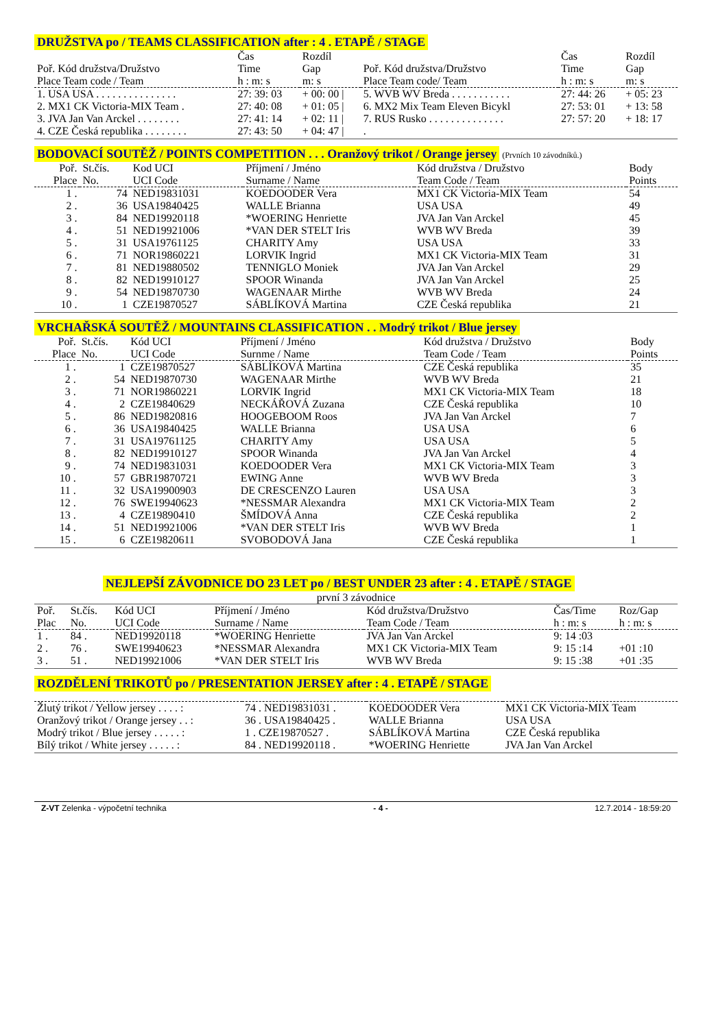DRUŽSTVA po / TEAMS CLASSIFICATION after : 4 . ETAPĚ / STAGE
| Poř. Kód družstva/Družstvo Place Team code / Team | Čas Time h : m: s | Rozdíl Gap m: s | Poř. Kód družstva/Družstvo Place Team code/ Team | Čas Time h : m: s | Rozdíl Gap m: s |
| --- | --- | --- | --- | --- | --- |
| 1. USA USA . . . . . . . . . . . . . . . | 27: 39: 03 | + 00: 00 / | 5. WVB WV Breda . . . . . . . . . . . | 27: 44: 26 | + 05: 23 |
| 2. MX1 CK Victoria-MIX Team . | 27: 40: 08 | + 01: 05 / | 6. MX2 Mix Team Eleven Bicykl | 27: 53: 01 | + 13: 58 |
| 3. JVA Jan Van Arckel . . . . . . . . | 27: 41: 14 | + 02: 11 / | 7. RUS Rusko . . . . . . . . . . . . . . | 27: 57: 20 | + 18: 17 |
| 4. CZE Česká republika . . . . . . . . | 27: 43: 50 | + 04: 47 / | . | | |
BODOVACÍ SOUTĚŽ / POINTS COMPETITION . . . Oranžový trikot / Orange jersey
(Prvních 10 závodníků.)
| Poř. Place | St.čís. No. | Kod UCI UCI Code | Příjmení / Jméno Surname / Name | Kód družstva / Družstvo Team Code / Team | Body Points |
| --- | --- | --- | --- | --- | --- |
| 1 . | 74 | NED19831031 | KOEDOODER Vera | MX1 CK Victoria-MIX Team | 54 |
| 2 . | 36 | USA19840425 | WALLE Brianna | USA USA | 49 |
| 3 . | 84 | NED19920118 | *WOERING Henriette | JVA Jan Van Arckel | 45 |
| 4 . | 51 | NED19921006 | *VAN DER STELT Iris | WVB WV Breda | 39 |
| 5 . | 31 | USA19761125 | CHARITY Amy | USA USA | 33 |
| 6 . | 71 | NOR19860221 | LORVIK Ingrid | MX1 CK Victoria-MIX Team | 31 |
| 7 . | 81 | NED19880502 | TENNIGLO Moniek | JVA Jan Van Arckel | 29 |
| 8 . | 82 | NED19910127 | SPOOR Winanda | JVA Jan Van Arckel | 25 |
| 9 . | 54 | NED19870730 | WAGENAAR Mirthe | WVB WV Breda | 24 |
| 10 . | 1 | CZE19870527 | SÁBLÍKOVÁ Martina | CZE Česká republika | 21 |
VRCHAŘSKÁ SOUTĚŽ / MOUNTAINS CLASSIFICATION . . Modrý trikot / Blue jersey
| Poř. Place | St.čís. No. | Kód UCI UCI Code | Příjmení / Jméno Surnme / Name | Kód družstva / Družstvo Team Code / Team | Body Points |
| --- | --- | --- | --- | --- | --- |
| 1 . | 1 | CZE19870527 | SÁBLÍKOVÁ Martina | CZE Česká republika | 35 |
| 2 . | 54 | NED19870730 | WAGENAAR Mirthe | WVB WV Breda | 21 |
| 3 . | 71 | NOR19860221 | LORVIK Ingrid | MX1 CK Victoria-MIX Team | 18 |
| 4 . | 2 | CZE19840629 | NECKÁŘOVÁ Zuzana | CZE Česká republika | 10 |
| 5 . | 86 | NED19820816 | HOOGEBOOM Roos | JVA Jan Van Arckel | 7 |
| 6 . | 36 | USA19840425 | WALLE Brianna | USA USA | 6 |
| 7 . | 31 | USA19761125 | CHARITY Amy | USA USA | 5 |
| 8 . | 82 | NED19910127 | SPOOR Winanda | JVA Jan Van Arckel | 4 |
| 9 . | 74 | NED19831031 | KOEDOODER Vera | MX1 CK Victoria-MIX Team | 3 |
| 10 . | 57 | GBR19870721 | EWING Anne | WVB WV Breda | 3 |
| 11 . | 32 | USA19900903 | DE CRESCENZO Lauren | USA USA | 3 |
| 12 . | 76 | SWE19940623 | *NESSMAR Alexandra | MX1 CK Victoria-MIX Team | 2 |
| 13 . | 4 | CZE19890410 | ŠMÍDOVÁ Anna | CZE Česká republika | 2 |
| 14 . | 51 | NED19921006 | *VAN DER STELT Iris | WVB WV Breda | 1 |
| 15 . | 6 | CZE19820611 | SVOBODOVÁ Jana | CZE Česká republika | 1 |
NEJLEPŠÍ ZÁVODNICE DO 23 LET po / BEST UNDER 23 after : 4 . ETAPĚ / STAGE
první 3 závodnice
| Poř. Plac | St.čís. No. | Kód UCI UCI Code | Příjmení / Jméno Surname / Name | Kód družstva/Družstvo Team Code / Team | Čas/Time h : m: s | Roz/Gap h : m: s |
| --- | --- | --- | --- | --- | --- | --- |
| 1 . | 84 . | NED19920118 | *WOERING Henriette | JVA Jan Van Arckel | 9: 14 :03 | |
| 2 . | 76 . | SWE19940623 | *NESSMAR Alexandra | MX1 CK Victoria-MIX Team | 9: 15 :14 | +01 :10 |
| 3 . | 51 . | NED19921006 | *VAN DER STELT Iris | WVB WV Breda | 9: 15 :38 | +01 :35 |
ROZDĚLENÍ TRIKOTŮ po / PRESENTATION JERSEY after : 4 . ETAPĚ / STAGE
| Žlutý trikot / Yellow jersey . . . . : | 74 . NED19831031 . | KOEDOODER Vera | MX1 CK Victoria-MIX Team |
| Oranžový trikot / Orange jersey . . : | 36 . USA19840425 . | WALLE Brianna | USA USA |
| Modrý trikot / Blue jersey . . . . . : | 1 . CZE19870527 . | SÁBLÍKOVÁ Martina | CZE Česká republika |
| Bílý trikot / White jersey . . . . . : | 84 . NED19920118 . | *WOERING Henriette | JVA Jan Van Arckel |
Z-VT Zelenka - výpočetní technika - 4 - 12.7.2014 - 18:59:20